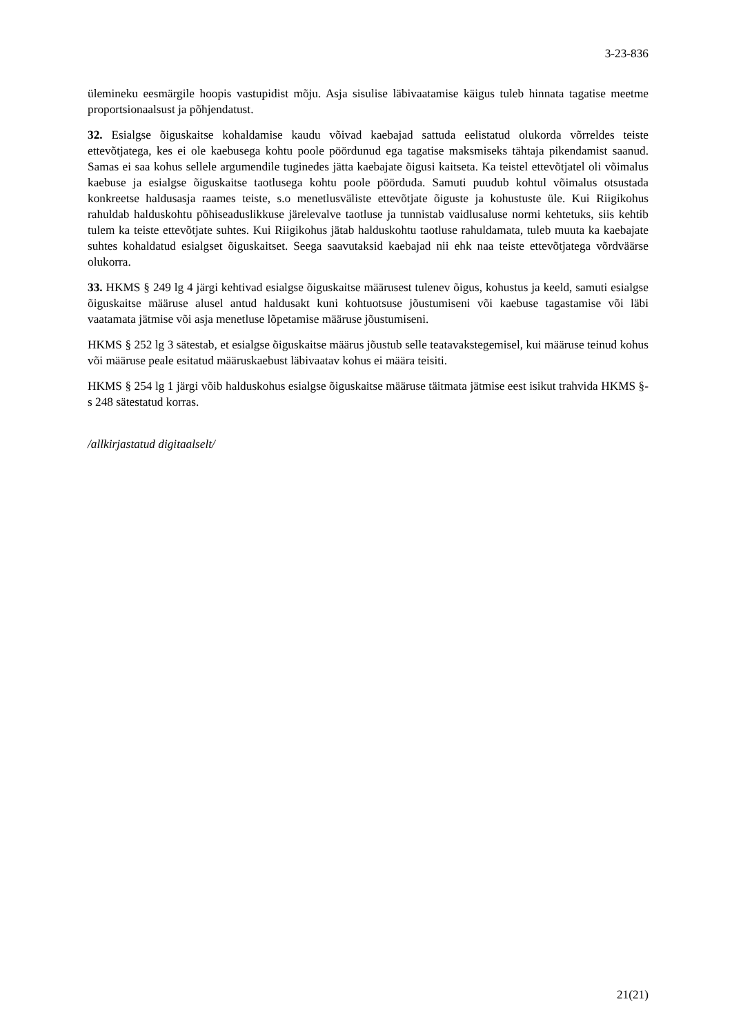3-23-836
ülemineku eesmärgile hoopis vastupidist mõju. Asja sisulise läbivaatamise käigus tuleb hinnata tagatise meetme proportsionaalsust ja põhjendatust.
32. Esialgse õiguskaitse kohaldamise kaudu võivad kaebajad sattuda eelistatud olukorda võrreldes teiste ettevõtjatega, kes ei ole kaebusega kohtu poole pöördunud ega tagatise maksmiseks tähtaja pikendamist saanud. Samas ei saa kohus sellele argumendile tuginedes jätta kaebajate õigusi kaitseta. Ka teistel ettevõtjatel oli võimalus kaebuse ja esialgse õiguskaitse taotlusega kohtu poole pöörduda. Samuti puudub kohtul võimalus otsustada konkreetse haldusasja raames teiste, s.o menetlusväliste ettevõtjate õiguste ja kohustuste üle. Kui Riigikohus rahuldab halduskohtu põhiseaduslikkuse järelevalve taotluse ja tunnistab vaidlusaluse normi kehtetuks, siis kehtib tulem ka teiste ettevõtjate suhtes. Kui Riigikohus jätab halduskohtu taotluse rahuldamata, tuleb muuta ka kaebajate suhtes kohaldatud esialgset õiguskaitset. Seega saavutaksid kaebajad nii ehk naa teiste ettevõtjatega võrdväärse olukorra.
33. HKMS § 249 lg 4 järgi kehtivad esialgse õiguskaitse määrusest tulenev õigus, kohustus ja keeld, samuti esialgse õiguskaitse määruse alusel antud haldusakt kuni kohtuotsuse jõustumiseni või kaebuse tagastamise või läbi vaatamata jätmise või asja menetluse lõpetamise määruse jõustumiseni.
HKMS § 252 lg 3 sätestab, et esialgse õiguskaitse määrus jõustub selle teatavakstegemisel, kui määruse teinud kohus või määruse peale esitatud määruskaebust läbivaatav kohus ei määra teisiti.
HKMS § 254 lg 1 järgi võib halduskohus esialgse õiguskaitse määruse täitmata jätmise eest isikut trahvida HKMS §-s 248 sätestatud korras.
/allkirjastatud digitaalselt/
21(21)